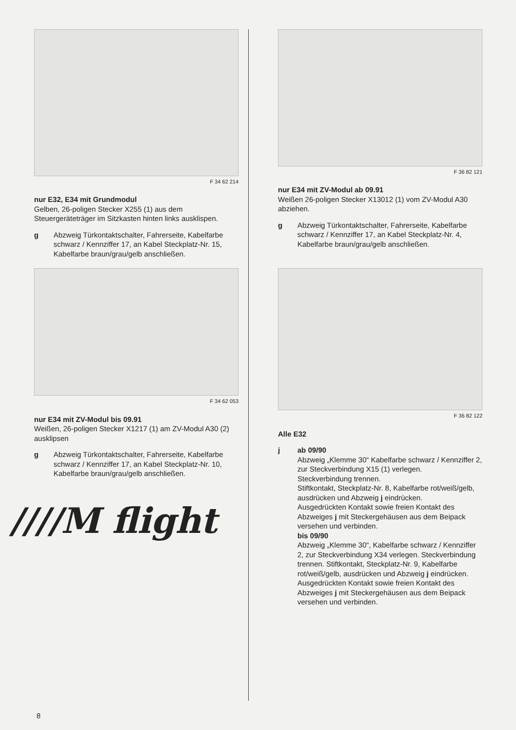F 34 62 214
nur E32, E34 mit Grundmodul
Gelben, 26-poligen Stecker X255 (1) aus dem Steuergeräteträger im Sitzkasten hinten links ausklispen.
g Abzweig Türkontaktschalter, Fahrerseite, Kabelfarbe schwarz / Kennziffer 17, an Kabel Steckplatz-Nr. 15, Kabelfarbe braun/grau/gelb anschließen.
F 34 62 053
nur E34 mit ZV-Modul bis 09.91
Weißen, 26-poligen Stecker X1217 (1) am ZV-Modul A30 (2) ausklipsen
g Abzweig Türkontaktschalter, Fahrerseite, Kabelfarbe schwarz / Kennziffer 17, an Kabel Steckplatz-Nr. 10, Kabelfarbe braun/grau/gelb anschließen.
////M flight
F 36 82 121
nur E34 mit ZV-Modul ab 09.91
Weißen 26-poligen Stecker X13012 (1) vom ZV-Modul A30 abziehen.
g Abzweig Türkontaktschalter, Fahrerseite, Kabelfarbe schwarz / Kennziffer 17, an Kabel Steckplatz-Nr. 4, Kabelfarbe braun/grau/gelb anschließen.
F 36 82 122
Alle E32
j ab 09/90
Abzweig „Klemme 30“ Kabelfarbe schwarz / Kennziffer 2, zur Steckverbindung X15 (1) verlegen.
Steckverbindung trennen.
Stiftkontakt, Steckplatz-Nr. 8, Kabelfarbe rot/weiß/gelb, ausdrücken und Abzweig j eindrücken.
Ausgedrückten Kontakt sowie freien Kontakt des Abzweiges j mit Steckergehäusen aus dem Beipack versehen und verbinden.
bis 09/90
Abzweig „Klemme 30“, Kabelfarbe schwarz / Kennziffer 2, zur Steckverbindung X34 verlegen. Steckverbindung trennen. Stiftkontakt, Steckplatz-Nr. 9, Kabelfarbe rot/weiß/gelb, ausdrücken und Abzweig j eindrücken. Ausgedrückten Kontakt sowie freien Kontakt des Abzweiges j mit Steckergehäusen aus dem Beipack versehen und verbinden.
8